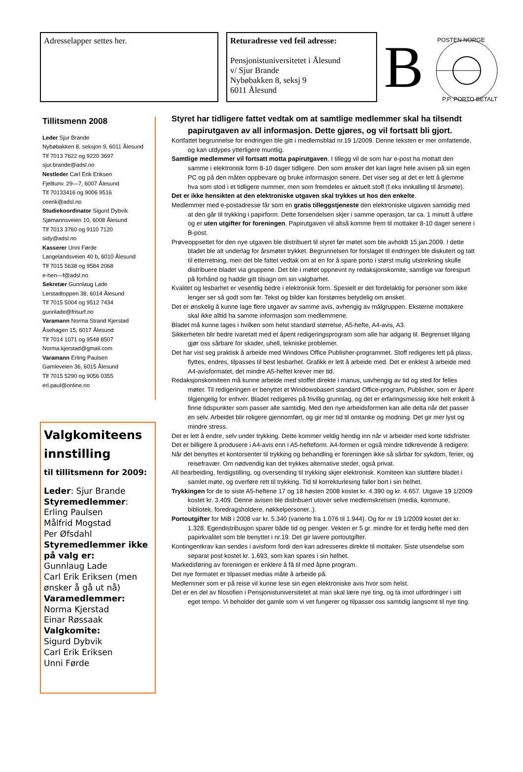Adresselapper settes her. Returadresse ved feil adresse:
Pensjonistuniversitetet i Ålesund
v/ Sjur Brande
Nybøbakken 8, seksj 9
6011 Ålesund
B
POSTEN NORGE
P.P. PORTO BETALT
Tillitsmenn 2008
Leder Sjur Brande
Nybøbakken 8, seksjon 9, 6011 Ålesund
Tlf 7013 7622 og 9220 3697
sjur.brande@adsl.no
Nestleder Carl Erik Eriksen
Fjelltunv. 29—7, 6007 Ålesund
Tlf 70133416 og 9006 9516
ceerik@adsl.no
Studiekoordinator Sigurd Dybvik
Sjømannsveien 10, 6008 Ålesund
Tlf 7013 3760 og 9110 7120
sidy@adsl.no
Kasserer Unni Førde
Langelandsveien 40 b, 6010 Ålesund
Tlf 7015 5638 og 9584 2068
e-hen—f@adsl.no
Sekretær Gunnlaug Lade
Lerstadtoppen 38, 6014 Ålesund
Tlf 7015 5004 og 9512 7434
gunnlade@frisurf.no
Varamann Norma Strand Kjerstad
Åsehagen 15, 6017 Ålesund
Tlf 7014 1071 og 9548 8507
Norma.kjerstad@gmail.com
Varamann Erling Paulsen
Gamleveien 36, 6015 Ålesund
Tlf 7015 5290 og 9056 0355
erl.paul@online.no
Valgkomiteens innstilling
til tillitsmenn for 2009:
Leder: Sjur Brande
Styremedlemmer:
Erling Paulsen
Målfrid Mogstad
Per Øfsdahl
Styremedlemmer ikke på valg er:
Gunnlaug Lade
Carl Erik Eriksen (men ønsker å gå ut nå)
Varamedlemmer:
Norma Kjerstad
Einar Røssaak
Valgkomite:
Sigurd Dybvik
Carl Erik Eriksen
Unni Førde
Styret har tidligere fattet vedtak om at samtlige medlemmer skal ha tilsendt papirutgaven av all informasjon. Dette gjøres, og vil fortsatt bli gjort.
Kortfattet begrunnelse for endringen ble gitt i medlemsblad nr.19 1/2009. Denne teksten er mer omfattende, og kan utdypes ytterligere muntlig.
Samtlige medlemmer vil fortsatt motta papirutgaven. I tillegg vil de som har e-post ha mottatt den samme i elektronisk form 8-10 dager tidligere. Den som ønsker det kan lagre hele avisen på sin egen PC og på den måten oppbevare og bruke informasjon senere. Det viser seg at det er lett å glemme hva som stod i et tidligere nummer, men som fremdeles er aktuelt stoff (f.eks innkalling til årsmøte).
Det er ikke hensikten at den elektroniske utgaven skal trykkes ut hos den enkelte.
Medlemmer med e-postadresse får som en gratis tilleggstjeneste den elektroniske utgaven samtidig med at den går til trykking i papirform. Dette forsendelsen skjer i samme operasjon, tar ca. 1 minutt å utføre og er uten utgifter for foreningen. Papirutgaven vil altså komme frem til mottaker 8-10 dager senere i B-post.
Prøveoppsettet for den nye utgaven ble distribuert til styret før møtet som ble avholdt 15.jan.2009. I dette bladet ble alt underlag for årsmøtet trykket. Begrunnelsen for forslaget til endringen ble diskutert og tatt til etterretning, men det ble fattet vedtak om at en for å spare porto i størst mulig utstrekning skulle distribuere bladet via gruppene. Det ble i møtet oppnevnt ny redaksjonskomite, samtlige var forespurt på forhånd og hadde gitt tilsagn om sin valgbarhet.
Kvalitet og lesbarhet er vesentlig bedre i elektronisk form. Spesielt er det fordelaktig for personer som ikke lenger ser så godt som før. Tekst og bilder kan forstørres betydelig om ønsket.
Det er ønskelig å kunne lage flere utgaver av samme avis, avhengig av målgruppen. Eksterne mottakere skal ikke alltid ha samme informasjon som medlemmene.
Bladet må kunne lages i hvilken som helst standard størrelse, A5-hefte, A4-avis, A3.
Sikkerheten blir bedre ivaretatt med et åpent redigeringsprogram som alle har adgang til. Begrenset tilgang gjør oss sårbare for skader, uhell, tekniske problemer.
Det har vist seg praktisk å arbeide med Windows Office Publisher-programmet. Stoff redigeres lett på plass, flyttes, endres, tilpasses til best lesbarhet. Grafikk er lett å arbeide med. Det er enklest å arbeide med A4-avisformatet, det mindre A5-heftet krever mer tid.
Redaksjonskomiteen må kunne arbeide med stoffet direkte i manus, uavhengig av tid og sted for felles møter. Til redigeringen er benyttet et Windowsbasert standard Office-program, Publisher, som er åpent tilgjengelig for enhver. Bladet redigeres på frivillig grunnlag, og det er erfaringsmessig ikke helt enkelt å finne tidspunkter som passer alle samtidig. Med den nye arbeidsformen kan alle delta når det passer en selv. Arbeidet blir roligere gjennomført, og gir mer tid til omtanke og modning. Det gir mer lyst og mindre stress.
Det er lett å endre, selv under trykking. Dette kommer veldig hendig inn når vi arbeider med korte tidsfrister.
Det er billigere å produsere i A4-avis enn i A5-hefteform. A4-formen er også mindre tidkrevende å redigere.
Når det benyttes et kontorsenter til trykking og behandling er foreningen ikke så sårbar for sykdom, ferier, og reisefravær. Om nødvendig kan det trykkes alternative steder, også privat.
All bearbeiding, ferdigstilling, og oversending til trykking skjer elektronisk. Komiteen kan sluttføre bladet i samlet møte, og overføre rett til trykking. Tid til korrekturlesing faller bort i sin helhet.
Trykkingen for de to siste A5-heftene 17 og 18 høsten 2008 kostet kr. 4.390 og kr. 4.657. Utgave 19 1/2009 kostet kr. 3.409. Denne avisen ble distribuert utover selve medlemskretsen (media, kommune, bibliotek, foredragsholdere, nøkkelpersoner..).
Portoutgifter for MiB i 2008 var kr. 5.340 (varierte fra 1.076 til 1.944). Og for nr 19 1/2009 kostet det kr. 1.328. Egendistribusjon sparer både tid og penger. Vekten er 5 gr. mindre for et ferdig hefte med den papirkvalitet som ble benyttet i nr.19. Det gir lavere portoutgifter.
Kontingentkrav kan sendes i avisform fordi den kan adresseres direkte til mottaker. Siste utsendelse som separat post kostet kr. 1.693, som kan spares i sin helhet.
Markedsføring av foreningen er enklere å få til med åpne program.
Det nye formatet er tilpasset medias måte å arbeide på.
Medlemmer som er på reise vil kunne lese sin egen elektroniske avis hvor som helst.
Det er en del av filosofien i Pensjonistuniversitetet at man skal lære nye ting, og ta imot utfordringer i sitt eget tempo. Vi beholder det gamle som vi vet fungerer og tilpasser oss samtidig langsomt til nye ting.